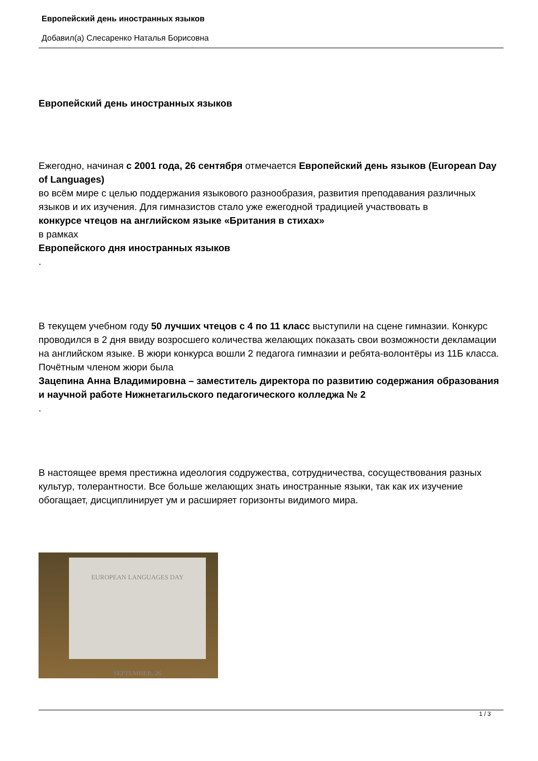Европейский день иностранных языков
Добавил(а) Слесаренко Наталья Борисовна
Европейский день иностранных языков
Ежегодно, начиная с 2001 года, 26 сентября отмечается Европейский день языков (European Day of Languages)
во всём мире с целью поддержания языкового разнообразия, развития преподавания различных языков и их изучения. Для гимназистов стало уже ежегодной традицией участвовать в
конкурсе чтецов на английском языке «Британия в стихах»
в рамках
Европейского дня иностранных языков
.
В текущем учебном году 50 лучших чтецов с 4 по 11 класс выступили на сцене гимназии. Конкурс проводился в 2 дня ввиду возросшего количества желающих показать свои возможности декламации на английском языке. В жюри конкурса вошли 2 педагога гимназии и ребята-волонтёры из 11Б класса. Почётным членом жюри была
Зацепина Анна Владимировна – заместитель директора по развитию содержания образования и научной работе Нижнетагильского педагогического колледжа № 2
.
В настоящее время престижна идеология содружества, сотрудничества, сосуществования разных культур, толерантности. Все больше желающих знать иностранные языки, так как их изучение обогащает, дисциплинирует ум и расширяет горизонты видимого мира.
EUROPEAN LANGUAGES DAY
SEPTEMBER, 26
1 / 3